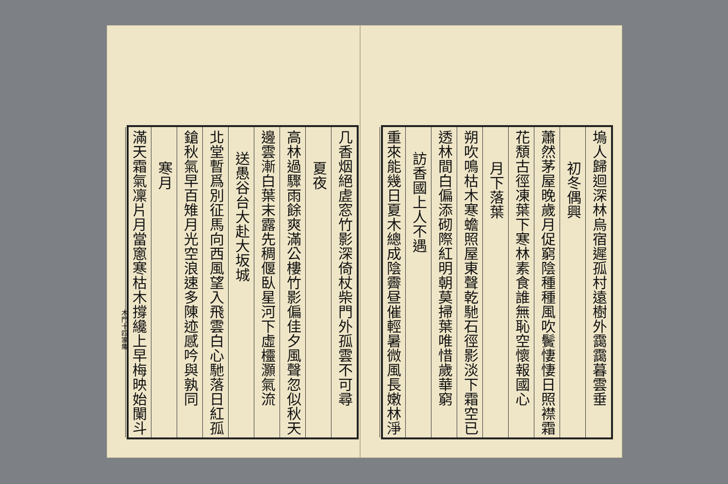几香烟絕虗窓竹影深倚杖柴門外孤雲不可尋
夏夜
高林過驟雨餘爽滿公樓竹影偏佳夕風聲忽似秋天
邊雲漸白葉末露先稠偃臥星河下虛欞灝氣流
送愚谷台大赴大坂城
北堂暫爲別征馬向西風望入飛雲白心馳落日紅孤
鎗秋氣早百雉月光空浪速多陳迹感吟與孰同
寒月
滿天霜氣凜片月當窻寒枯木撐纔上早梅映始闌斗
塢人歸迴深林烏宿遲孤村遠樹外靄靄暮雲垂
初冬偶興
蕭然茅屋晚歲月促窮陰種種風吹鬢悽悽日照襟霜
花頽古徑凍葉下寒林素食誰無恥空懷報國心
月下落葉
朔吹鳴枯木寒蟾照屋東聲乾馳石徑影淡下霜空已
透林間白偏添砌際紅明朝莫掃葉唯惜歲華窮
訪香國上人不遇
重來能幾日夏木總成陰霽昼催輕暑微風長嫩林淨
木門十四家集